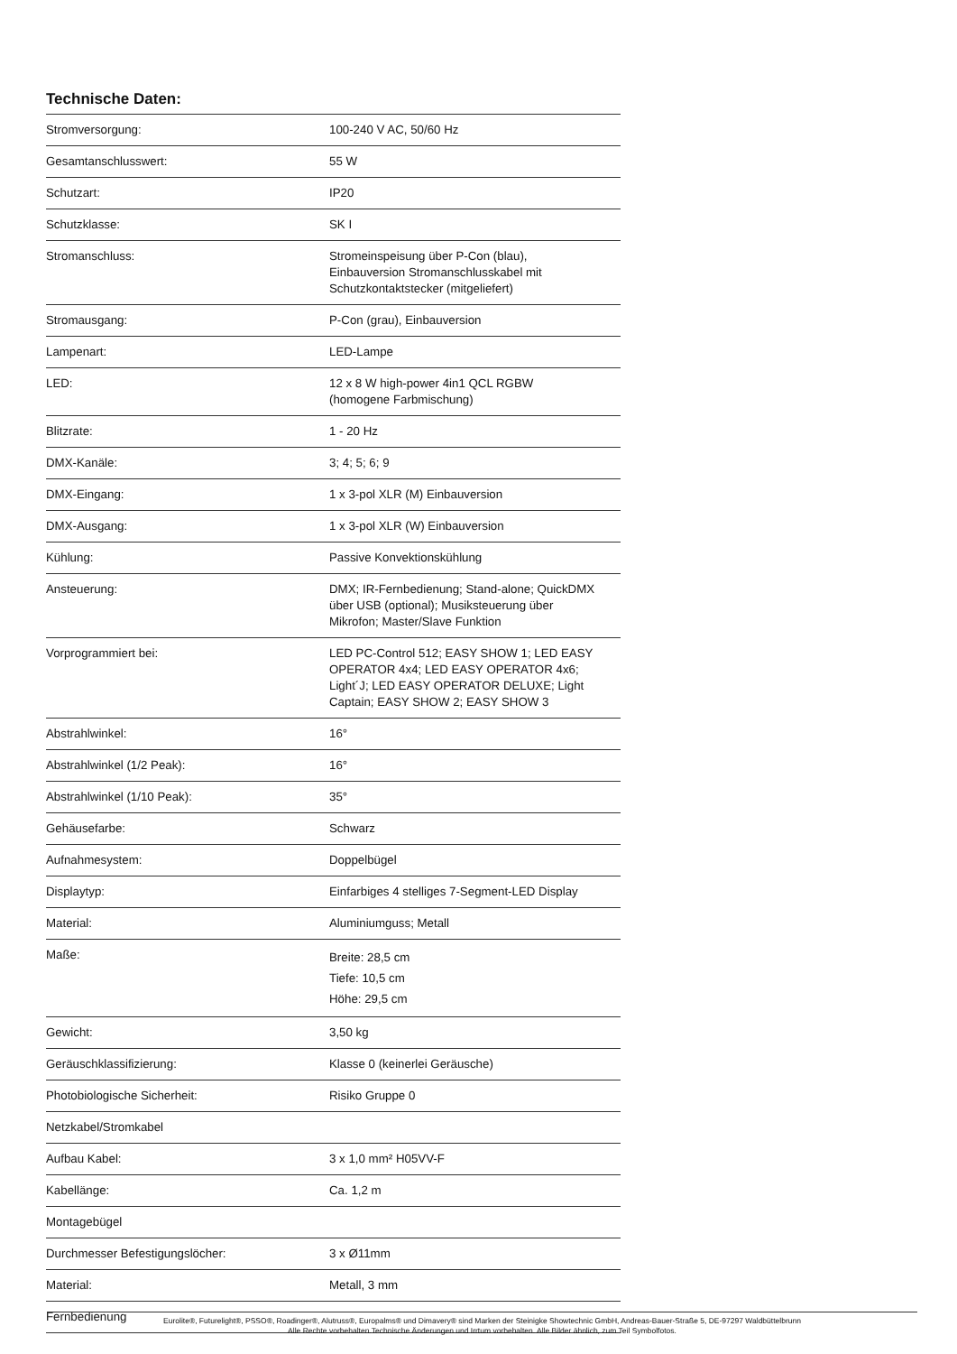Technische Daten:
| Stromversorgung: | 100-240 V AC, 50/60 Hz |
| Gesamtanschlusswert: | 55 W |
| Schutzart: | IP20 |
| Schutzklasse: | SK I |
| Stromanschluss: | Stromeinspeisung über P-Con (blau), Einbauversion Stromanschlusskabel mit Schutzkontaktstecker (mitgeliefert) |
| Stromausgang: | P-Con (grau), Einbauversion |
| Lampenart: | LED-Lampe |
| LED: | 12 x 8 W high-power 4in1 QCL RGBW (homogene Farbmischung) |
| Blitzrate: | 1 - 20 Hz |
| DMX-Kanäle: | 3; 4; 5; 6; 9 |
| DMX-Eingang: | 1 x 3-pol XLR (M) Einbauversion |
| DMX-Ausgang: | 1 x 3-pol XLR (W) Einbauversion |
| Kühlung: | Passive Konvektionskühlung |
| Ansteuerung: | DMX; IR-Fernbedienung; Stand-alone; QuickDMX über USB (optional); Musiksteuerung über Mikrofon; Master/Slave Funktion |
| Vorprogrammiert bei: | LED PC-Control 512; EASY SHOW 1; LED EASY OPERATOR 4x4; LED EASY OPERATOR 4x6; Light´J; LED EASY OPERATOR DELUXE; Light Captain; EASY SHOW 2; EASY SHOW 3 |
| Abstrahlwinkel: | 16° |
| Abstrahlwinkel (1/2 Peak): | 16° |
| Abstrahlwinkel (1/10 Peak): | 35° |
| Gehäusefarbe: | Schwarz |
| Aufnahmesystem: | Doppelbügel |
| Displaytyp: | Einfarbiges 4 stelliges 7-Segment-LED Display |
| Material: | Aluminiumguss; Metall |
| Maße: | Breite: 28,5 cm Tiefe: 10,5 cm Höhe: 29,5 cm |
| Gewicht: | 3,50 kg |
| Geräuschklassifizierung: | Klasse 0 (keinerlei Geräusche) |
| Photobiologische Sicherheit: | Risiko Gruppe 0 |
| Netzkabel/Stromkabel | |
| Aufbau Kabel: | 3 x 1,0 mm² H05VV-F |
| Kabellänge: | Ca. 1,2 m |
| Montagebügel | |
| Durchmesser Befestigungslöcher: | 3 x Ø11mm |
| Material: | Metall, 3 mm |
| Fernbedienung | |
Eurolite®, Futurelight®, PSSO®, Roadinger®, Alutruss®, Europalms® und Dimavery® sind Marken der Steinigke Showtechnic GmbH, Andreas-Bauer-Straße 5, DE-97297 Waldbüttelbrunn
Alle Rechte vorbehalten.Technische Änderungen und Irrtum vorbehalten. Alle Bilder ähnlich, zum Teil Symbolfotos.